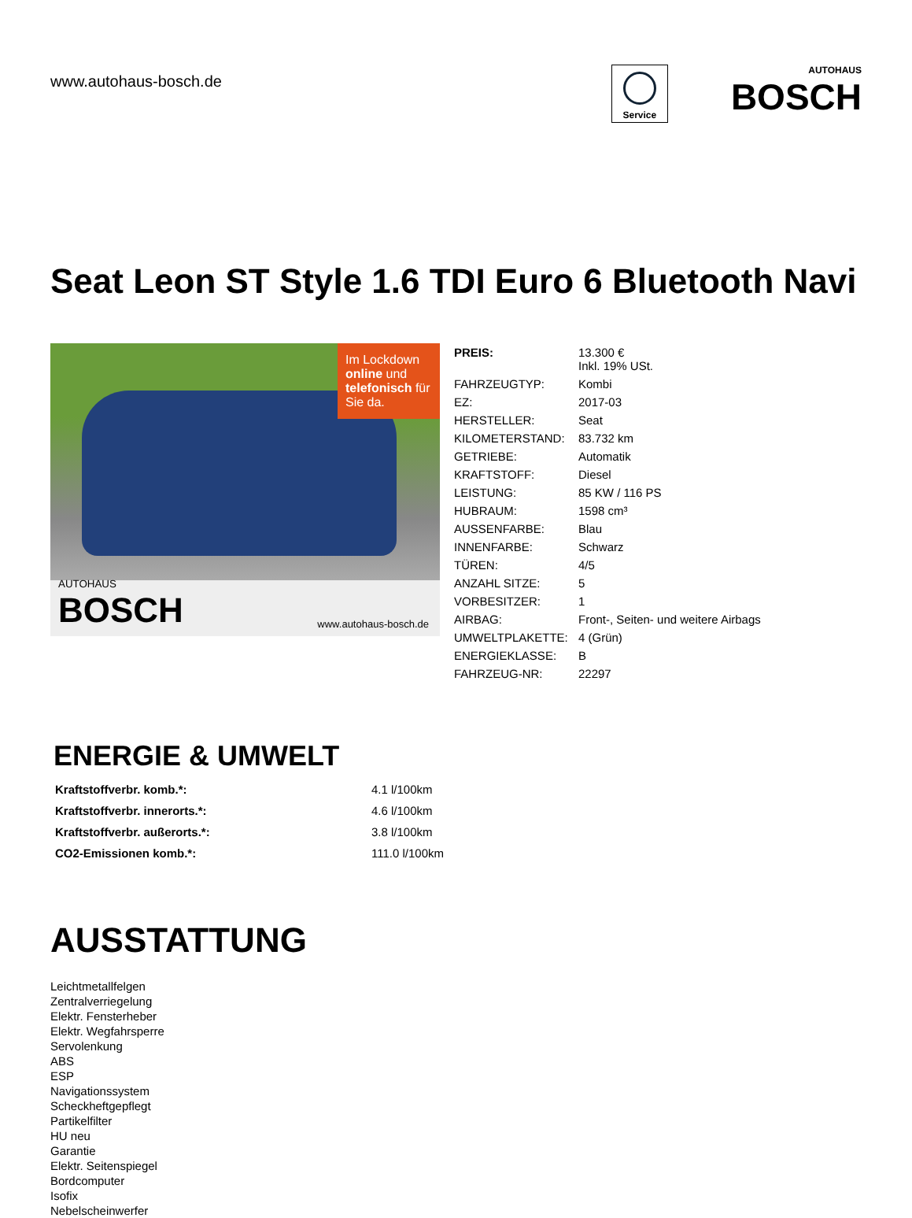www.autohaus-bosch.de
Service
AUTOHAUS
BOSCH
Seat Leon ST Style 1.6 TDI Euro 6 Bluetooth Navi
Im Lockdown online und telefonisch für Sie da.
AUTOHAUS
BOSCH
www.autohaus-bosch.de
| PREIS: | 13.300 € Inkl. 19% USt. |
| FAHRZEUGTYP: | Kombi |
| EZ: | 2017-03 |
| HERSTELLER: | Seat |
| KILOMETERSTAND: | 83.732 km |
| GETRIEBE: | Automatik |
| KRAFTSTOFF: | Diesel |
| LEISTUNG: | 85 KW / 116 PS |
| HUBRAUM: | 1598 cm³ |
| AUSSENFARBE: | Blau |
| INNENFARBE: | Schwarz |
| TÜREN: | 4/5 |
| ANZAHL SITZE: | 5 |
| VORBESITZER: | 1 |
| AIRBAG: | Front-, Seiten- und weitere Airbags |
| UMWELTPLAKETTE: | 4 (Grün) |
| ENERGIEKLASSE: | B |
| FAHRZEUG-NR: | 22297 |
ENERGIE & UMWELT
| Kraftstoffverbr. komb.*: | 4.1 l/100km |
| Kraftstoffverbr. innerorts.*: | 4.6 l/100km |
| Kraftstoffverbr. außerorts.*: | 3.8 l/100km |
| CO2-Emissionen komb.*: | 111.0 l/100km |
AUSSTATTUNG
Leichtmetallfelgen
Zentralverriegelung
Elektr. Fensterheber
Elektr. Wegfahrsperre
Servolenkung
ABS
ESP
Navigationssystem
Scheckheftgepflegt
Partikelfilter
HU neu
Garantie
Elektr. Seitenspiegel
Bordcomputer
Isofix
Nebelscheinwerfer